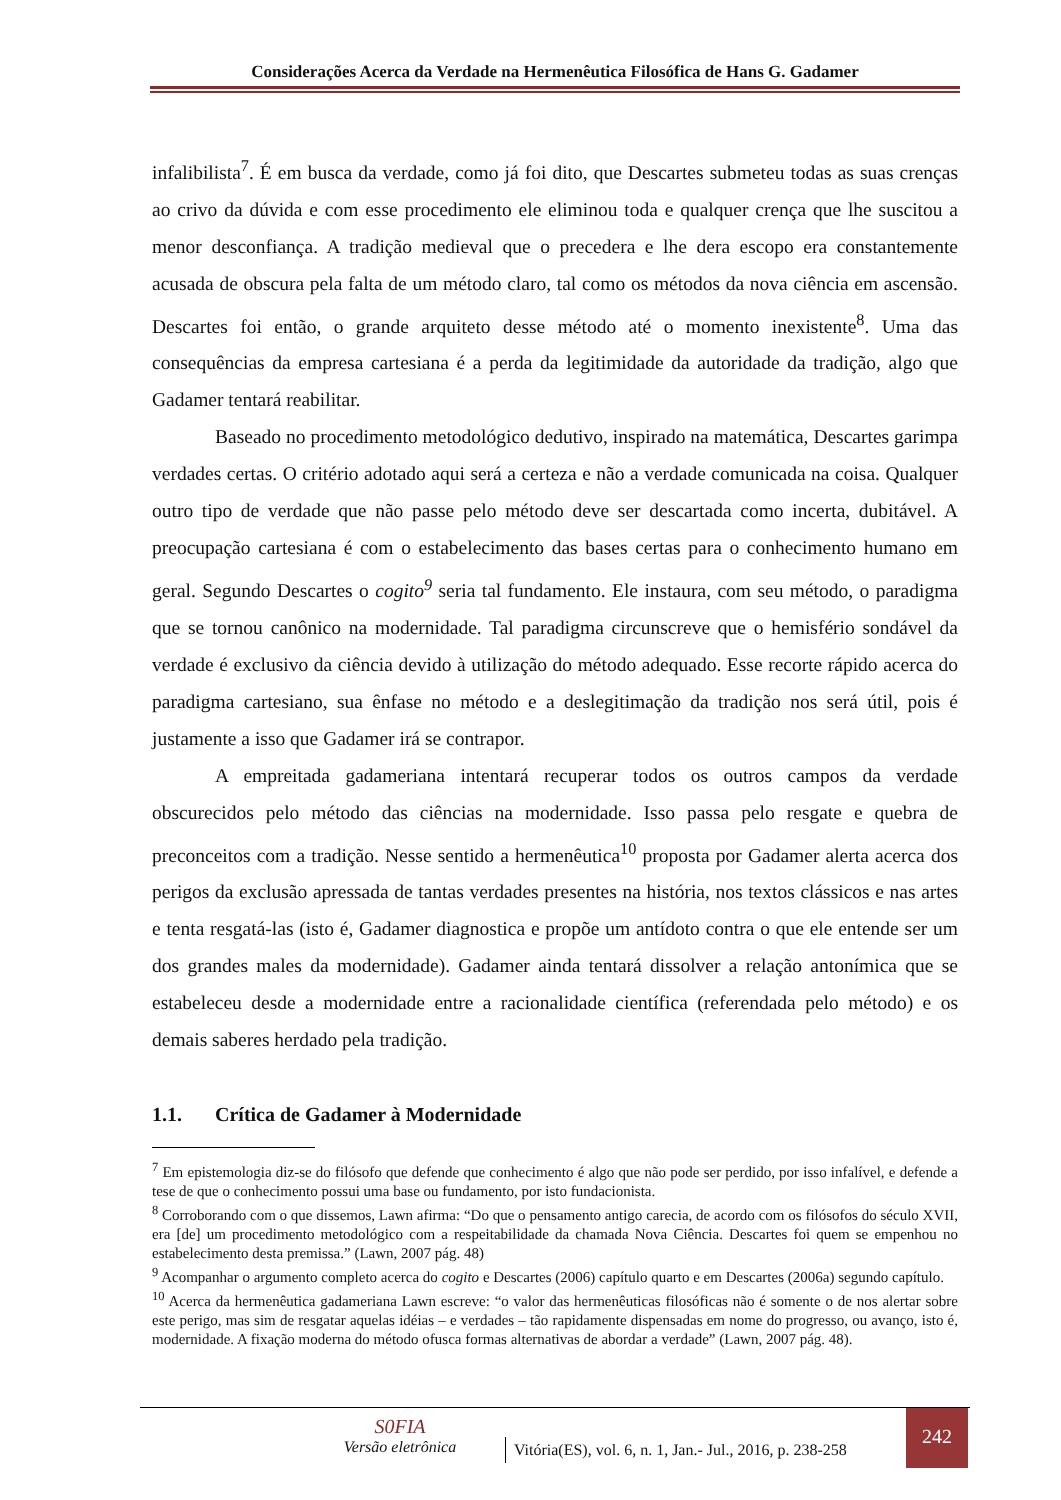Considerações Acerca da Verdade na Hermenêutica Filosófica de Hans G. Gadamer
infalibilista<sup>7</sup>. É em busca da verdade, como já foi dito, que Descartes submeteu todas as suas crenças ao crivo da dúvida e com esse procedimento ele eliminou toda e qualquer crença que lhe suscitou a menor desconfiança. A tradição medieval que o precedera e lhe dera escopo era constantemente acusada de obscura pela falta de um método claro, tal como os métodos da nova ciência em ascensão. Descartes foi então, o grande arquiteto desse método até o momento inexistente<sup>8</sup>. Uma das consequências da empresa cartesiana é a perda da legitimidade da autoridade da tradição, algo que Gadamer tentará reabilitar.
Baseado no procedimento metodológico dedutivo, inspirado na matemática, Descartes garimpa verdades certas. O critério adotado aqui será a certeza e não a verdade comunicada na coisa. Qualquer outro tipo de verdade que não passe pelo método deve ser descartada como incerta, dubitável. A preocupação cartesiana é com o estabelecimento das bases certas para o conhecimento humano em geral. Segundo Descartes o cogito<sup>9</sup> seria tal fundamento. Ele instaura, com seu método, o paradigma que se tornou canônico na modernidade. Tal paradigma circunscreve que o hemisfério sondável da verdade é exclusivo da ciência devido à utilização do método adequado. Esse recorte rápido acerca do paradigma cartesiano, sua ênfase no método e a deslegitimação da tradição nos será útil, pois é justamente a isso que Gadamer irá se contrapor.
A empreitada gadameriana intentará recuperar todos os outros campos da verdade obscurecidos pelo método das ciências na modernidade. Isso passa pelo resgate e quebra de preconceitos com a tradição. Nesse sentido a hermenêutica<sup>10</sup> proposta por Gadamer alerta acerca dos perigos da exclusão apressada de tantas verdades presentes na história, nos textos clássicos e nas artes e tenta resgatá-las (isto é, Gadamer diagnostica e propõe um antídoto contra o que ele entende ser um dos grandes males da modernidade). Gadamer ainda tentará dissolver a relação antonímica que se estabeleceu desde a modernidade entre a racionalidade científica (referendada pelo método) e os demais saberes herdado pela tradição.
1.1. Crítica de Gadamer à Modernidade
<sup>7</sup> Em epistemologia diz-se do filósofo que defende que conhecimento é algo que não pode ser perdido, por isso infalível, e defende a tese de que o conhecimento possui uma base ou fundamento, por isto fundacionista.
<sup>8</sup> Corroborando com o que dissemos, Lawn afirma: “Do que o pensamento antigo carecia, de acordo com os filósofos do século XVII, era [de] um procedimento metodológico com a respeitabilidade da chamada Nova Ciência. Descartes foi quem se empenhou no estabelecimento desta premissa.” (Lawn, 2007 pág. 48)
<sup>9</sup> Acompanhar o argumento completo acerca do cogito e Descartes (2006) capítulo quarto e em Descartes (2006a) segundo capítulo.
<sup>10</sup> Acerca da hermenêutica gadameriana Lawn escreve: “o valor das hermenêuticas filosóficas não é somente o de nos alertar sobre este perigo, mas sim de resgatar aquelas idéias – e verdades – tão rapidamente dispensadas em nome do progresso, ou avanço, isto é, modernidade. A fixação moderna do método ofusca formas alternativas de abordar a verdade” (Lawn, 2007 pág. 48).
S0FIA
Versão eletrônica
Vitória(ES), vol. 6, n. 1, Jan.- Jul., 2016, p. 238-258
242